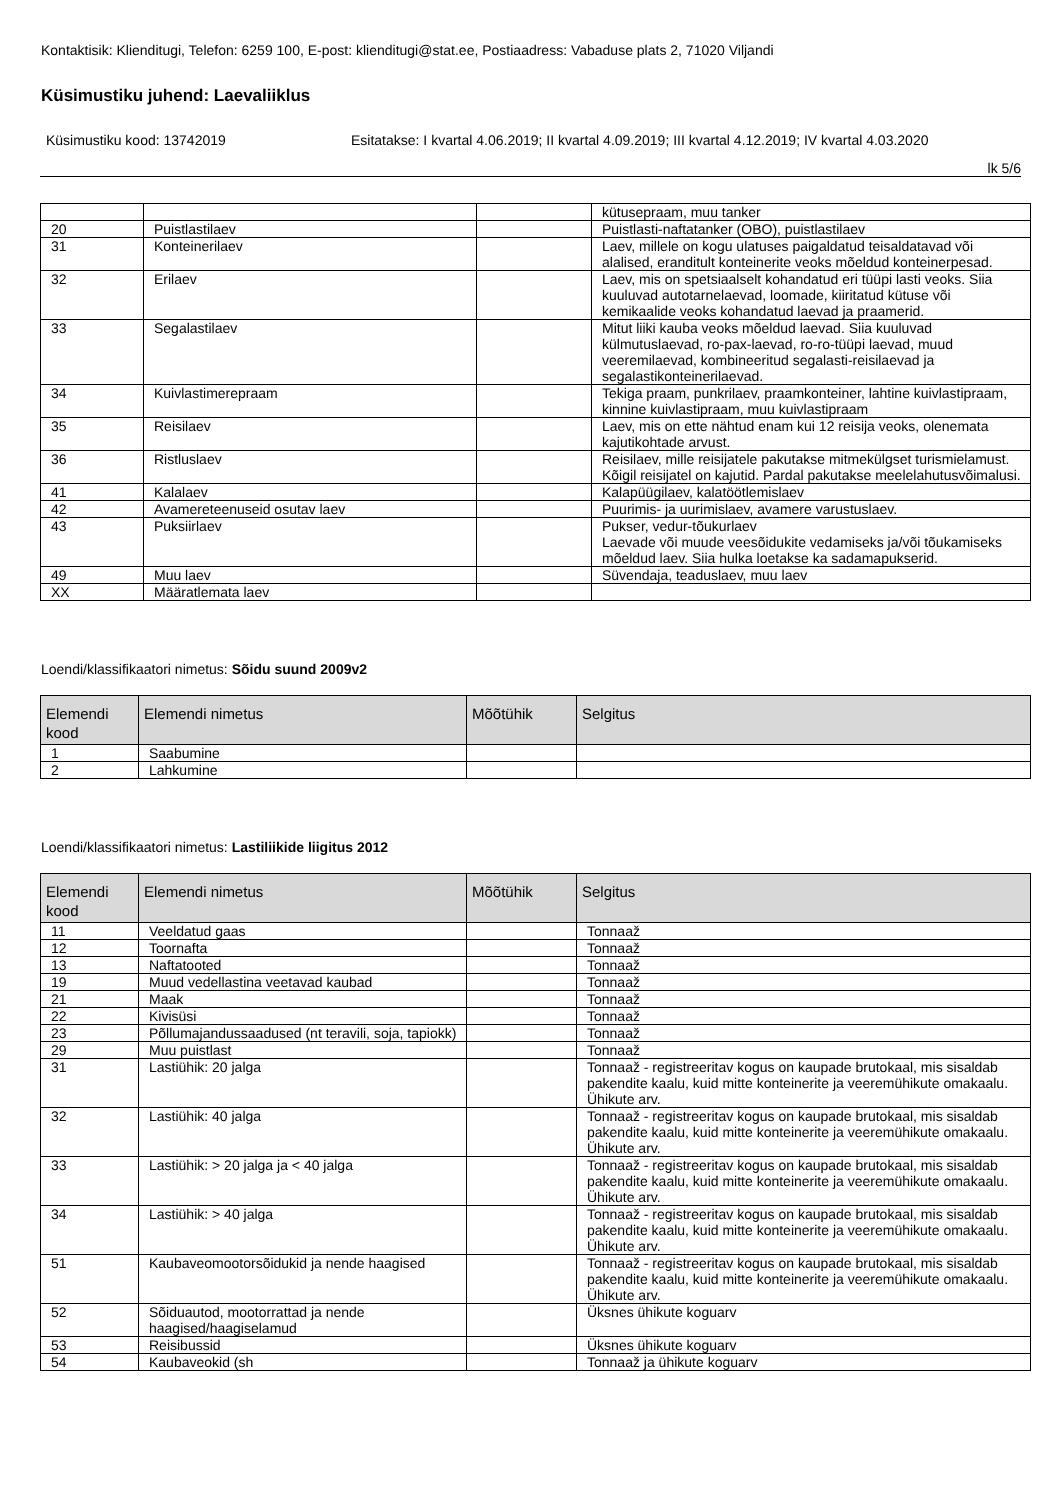Kontaktisik: Klienditugi, Telefon: 6259 100, E-post: klienditugi@stat.ee, Postiaadress: Vabaduse plats 2, 71020 Viljandi
Küsimustiku juhend: Laevaliiklus
Küsimustiku kood: 13742019 Esitatakse: I kvartal 4.06.2019; II kvartal 4.09.2019; III kvartal 4.12.2019; IV kvartal 4.03.2020
lk 5/6
| | | | kütusepraam, muu tanker |
| 20 | Puistlastilaev | | Puistlasti-naftatanker (OBO), puistlastilaev |
| 31 | Konteinerilaev | | Laev, millele on kogu ulatuses paigaldatud teisaldatavad või alalised, eranditult konteinerite veoks mõeldud konteinerpesad. |
| 32 | Erilaev | | Laev, mis on spetsiaalselt kohandatud eri tüüpi lasti veoks. Siia kuuluvad autotarnelaevad, loomade, kiiritatud kütuse või kemikaalide veoks kohandatud laevad ja praamerid. |
| 33 | Segalastilaev | | Mitut liiki kauba veoks mõeldud laevad. Siia kuuluvad külmutuslaevad, ro-pax-laevad, ro-ro-tüüpi laevad, muud veeremilaevad, kombineeritud segalasti-reisilaevad ja segalastikonteinerilaevad. |
| 34 | Kuivlastimerepraam | | Tekiga praam, punkrilaev, praamkonteiner, lahtine kuivlastipraam, kinnine kuivlastipraam, muu kuivlastipraam |
| 35 | Reisilaev | | Laev, mis on ette nähtud enam kui 12 reisija veoks, olenemata kajutikohtade arvust. |
| 36 | Ristluslaev | | Reisilaev, mille reisijatele pakutakse mitmekülgset turismielamust. Kõigil reisijatel on kajutid. Pardal pakutakse meelelahutusvõimalusi. |
| 41 | Kalalaev | | Kalapüügilaev, kalatöötlemislaev |
| 42 | Avamereteenuseid osutav laev | | Puurimis- ja uurimislaev, avamere varustuslaev. |
| 43 | Puksiirlaev | | Pukser, vedur-tõukurlaev Laevade või muude veesõidukite vedamiseks ja/või tõukamiseks mõeldud laev. Siia hulka loetakse ka sadamapukserid. |
| 49 | Muu laev | | Süvendaja, teaduslaev, muu laev |
| XX | Määratlemata laev | | |
Loendi/klassifikaatori nimetus: Sõidu suund 2009v2
| Elemendi kood | Elemendi nimetus | Mõõtühik | Selgitus |
| --- | --- | --- | --- |
| 1 | Saabumine | | |
| 2 | Lahkumine | | |
Loendi/klassifikaatori nimetus: Lastiliikide liigitus 2012
| Elemendi kood | Elemendi nimetus | Mõõtühik | Selgitus |
| --- | --- | --- | --- |
| 11 | Veeldatud gaas | | Tonnaaž |
| 12 | Toornafta | | Tonnaaž |
| 13 | Naftatooted | | Tonnaaž |
| 19 | Muud vedellastina veetavad kaubad | | Tonnaaž |
| 21 | Maak | | Tonnaaž |
| 22 | Kivisüsi | | Tonnaaž |
| 23 | Põllumajandussaadused (nt teravili, soja, tapiokk) | | Tonnaaž |
| 29 | Muu puistlast | | Tonnaaž |
| 31 | Lastiühik: 20 jalga | | Tonnaaž - registreeritav kogus on kaupade brutokaal, mis sisaldab pakendite kaalu, kuid mitte konteinerite ja veeremühikute omakaalu. Ühikute arv. |
| 32 | Lastiühik: 40 jalga | | Tonnaaž - registreeritav kogus on kaupade brutokaal, mis sisaldab pakendite kaalu, kuid mitte konteinerite ja veeremühikute omakaalu. Ühikute arv. |
| 33 | Lastiühik: > 20 jalga ja < 40 jalga | | Tonnaaž - registreeritav kogus on kaupade brutokaal, mis sisaldab pakendite kaalu, kuid mitte konteinerite ja veeremühikute omakaalu. Ühikute arv. |
| 34 | Lastiühik: > 40 jalga | | Tonnaaž - registreeritav kogus on kaupade brutokaal, mis sisaldab pakendite kaalu, kuid mitte konteinerite ja veeremühikute omakaalu. Ühikute arv. |
| 51 | Kaubaveomootorsõidukid ja nende haagised | | Tonnaaž - registreeritav kogus on kaupade brutokaal, mis sisaldab pakendite kaalu, kuid mitte konteinerite ja veeremühikute omakaalu. Ühikute arv. |
| 52 | Sõiduautod, mootorrattad ja nende haagised/haagiselamud | | Üksnes ühikute koguarv |
| 53 | Reisibussid | | Üksnes ühikute koguarv |
| 54 | Kaubaveokid (sh | | Tonnaaž ja ühikute koguarv |